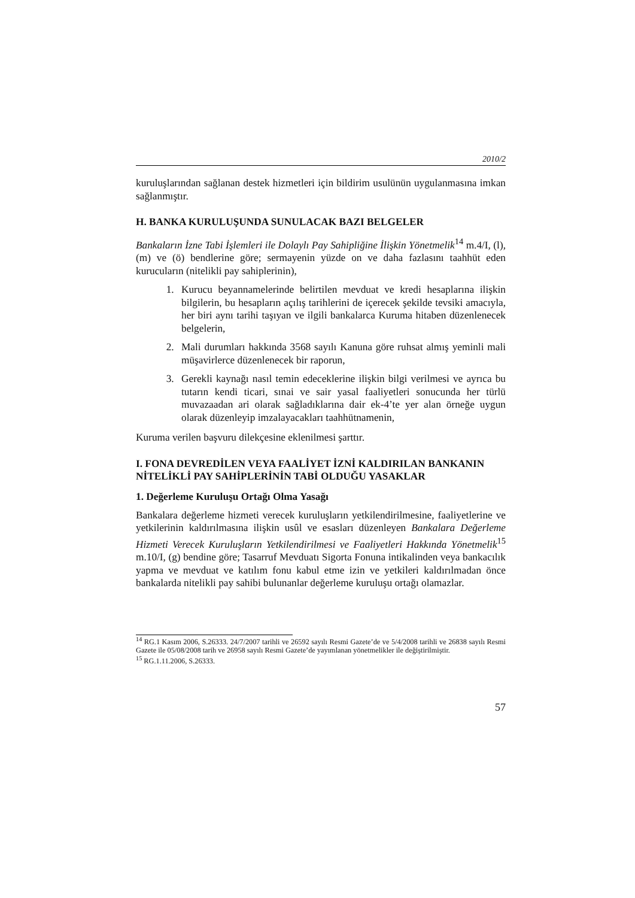2010/2
kuruluşlarından sağlanan destek hizmetleri için bildirim usulünün uygulanmasına imkan sağlanmıştır.
H. BANKA KURULUŞUNDA SUNULACAK BAZI BELGELER
Bankaların İzne Tabi İşlemleri ile Dolaylı Pay Sahipliğine İlişkin Yönetmelik<sup>14</sup> m.4/I, (l), (m) ve (ö) bendlerine göre; sermayenin yüzde on ve daha fazlasını taahhüt eden kurucuların (nitelikli pay sahiplerinin),
1. Kurucu beyannamelerinde belirtilen mevduat ve kredi hesaplarına ilişkin bilgilerin, bu hesapların açılış tarihlerini de içerecek şekilde tevsiki amacıyla, her biri aynı tarihi taşıyan ve ilgili bankalarca Kuruma hitaben düzenlenecek belgelerin,
2. Mali durumları hakkında 3568 sayılı Kanuna göre ruhsat almış yeminli mali müşavirlerce düzenlenecek bir raporun,
3. Gerekli kaynağı nasıl temin edeceklerine ilişkin bilgi verilmesi ve ayrıca bu tutarın kendi ticari, sınai ve sair yasal faaliyetleri sonucunda her türlü muvazaadan ari olarak sağladıklarına dair ek-4’te yer alan örneğe uygun olarak düzenleyip imzalayacakları taahhütnamenin,
Kuruma verilen başvuru dilekçesine eklenilmesi şarttır.
I. FONA DEVREDİLEN VEYA FAALİYET İZNİ KALDIRILAN BANKANIN NİTELİKLİ PAY SAHİPLERİNİN TABİ OLDUĞU YASAKLAR
1. Değerleme Kuruluşu Ortağı Olma Yasağı
Bankalara değerleme hizmeti verecek kuruluşların yetkilendirilmesine, faaliyetlerine ve yetkilerinin kaldırılmasına ilişkin usûl ve esasları düzenleyen Bankalara Değerleme Hizmeti Verecek Kuruluşların Yetkilendirilmesi ve Faaliyetleri Hakkında Yönetmelik<sup>15</sup> m.10/I, (g) bendine göre; Tasarruf Mevduatı Sigorta Fonuna intikalinden veya bankacılık yapma ve mevduat ve katılım fonu kabul etme izin ve yetkileri kaldırılmadan önce bankalarda nitelikli pay sahibi bulunanlar değerleme kuruluşu ortağı olamazlar.
<sup>14</sup> RG.1 Kasım 2006, S.26333. 24/7/2007 tarihli ve 26592 sayılı Resmi Gazete’de ve 5/4/2008 tarihli ve 26838 sayılı Resmi Gazete ile 05/08/2008 tarih ve 26958 sayılı Resmi Gazete’de yayımlanan yönetmelikler ile değiştirilmiştir.
<sup>15</sup> RG.1.11.2006, S.26333.
57